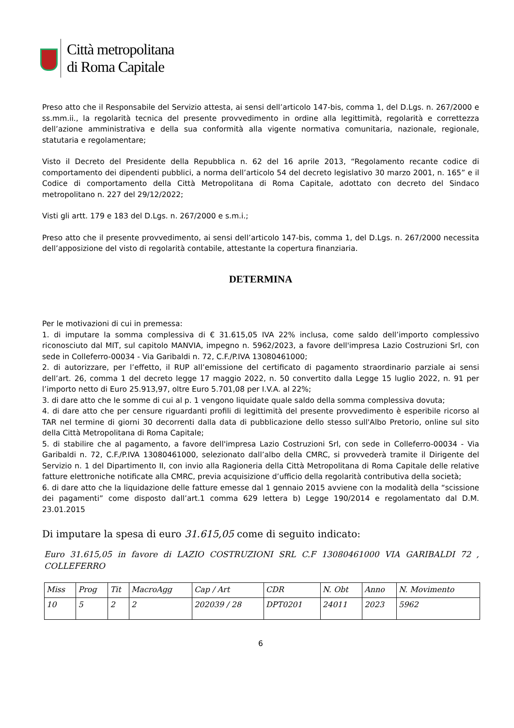Città metropolitana
di Roma Capitale
Preso atto che il Responsabile del Servizio attesta, ai sensi dell’articolo 147-bis, comma 1, del D.Lgs. n. 267/2000 e ss.mm.ii., la regolarità tecnica del presente provvedimento in ordine alla legittimità, regolarità e correttezza dell’azione amministrativa e della sua conformità alla vigente normativa comunitaria, nazionale, regionale, statutaria e regolamentare;
Visto il Decreto del Presidente della Repubblica n. 62 del 16 aprile 2013, “Regolamento recante codice di comportamento dei dipendenti pubblici, a norma dell’articolo 54 del decreto legislativo 30 marzo 2001, n. 165” e il Codice di comportamento della Città Metropolitana di Roma Capitale, adottato con decreto del Sindaco metropolitano n. 227 del 29/12/2022;
Visti gli artt. 179 e 183 del D.Lgs. n. 267/2000 e s.m.i.;
Preso atto che il presente provvedimento, ai sensi dell’articolo 147-bis, comma 1, del D.Lgs. n. 267/2000 necessita dell’apposizione del visto di regolarità contabile, attestante la copertura finanziaria.
DETERMINA
Per le motivazioni di cui in premessa:
1. di imputare la somma complessiva di € 31.615,05 IVA 22% inclusa, come saldo dell’importo complessivo riconosciuto dal MIT, sul capitolo MANVIA, impegno n. 5962/2023, a favore dell'impresa Lazio Costruzioni Srl, con sede in Colleferro-00034 - Via Garibaldi n. 72, C.F./P.IVA 13080461000;
2. di autorizzare, per l’effetto, il RUP all’emissione del certificato di pagamento straordinario parziale ai sensi dell’art. 26, comma 1 del decreto legge 17 maggio 2022, n. 50 convertito dalla Legge 15 luglio 2022, n. 91 per l’importo netto di Euro 25.913,97, oltre Euro 5.701,08 per I.V.A. al 22%;
3. di dare atto che le somme di cui al p. 1 vengono liquidate quale saldo della somma complessiva dovuta;
4. di dare atto che per censure riguardanti profili di legittimità del presente provvedimento è esperibile ricorso al TAR nel termine di giorni 30 decorrenti dalla data di pubblicazione dello stesso sull'Albo Pretorio, online sul sito della Città Metropolitana di Roma Capitale;
5. di stabilire che al pagamento, a favore dell'impresa Lazio Costruzioni Srl, con sede in Colleferro-00034 - Via Garibaldi n. 72, C.F./P.IVA 13080461000, selezionato dall’albo della CMRC, si provvederà tramite il Dirigente del Servizio n. 1 del Dipartimento II, con invio alla Ragioneria della Città Metropolitana di Roma Capitale delle relative fatture elettroniche notificate alla CMRC, previa acquisizione d’ufficio della regolarità contributiva della società;
6. di dare atto che la liquidazione delle fatture emesse dal 1 gennaio 2015 avviene con la modalità della “scissione dei pagamenti” come disposto dall’art.1 comma 629 lettera b) Legge 190/2014 e regolamentato dal D.M. 23.01.2015
Di imputare la spesa di euro 31.615,05 come di seguito indicato:
Euro 31.615,05 in favore di LAZIO COSTRUZIONI SRL C.F 13080461000 VIA GARIBALDI 72 , COLLEFERRO
| Miss | Prog | Tit | MacroAgg | Cap / Art | CDR | N. Obt | Anno | N. Movimento |
| 10 | 5 | 2 | 2 | 202039 / 28 | DPT0201 | 24011 | 2023 | 5962 |
6